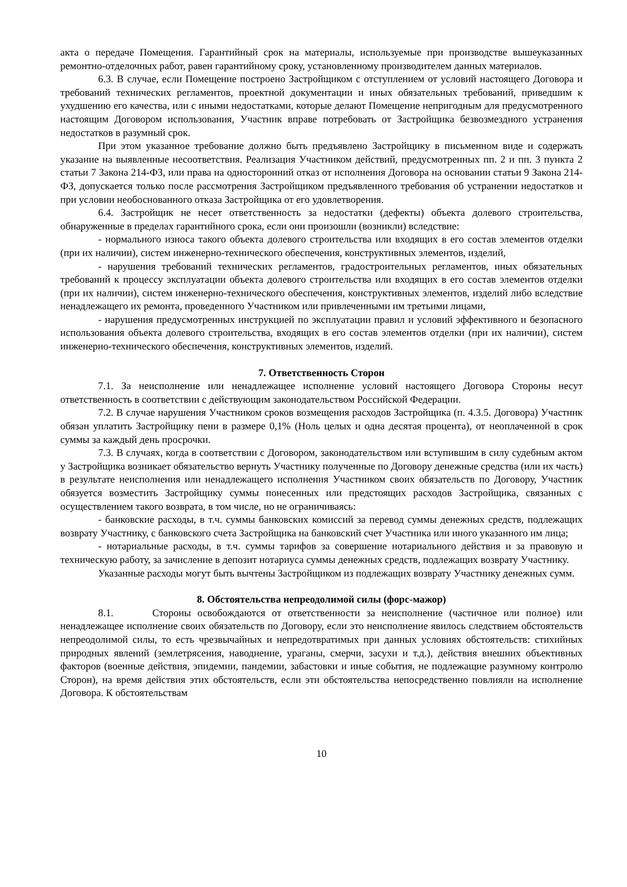акта о передаче Помещения. Гарантийный срок на материалы, используемые при производстве вышеуказанных ремонтно-отделочных работ, равен гарантийному сроку, установленному производителем данных материалов.
6.3. В случае, если Помещение построено Застройщиком с отступлением от условий настоящего Договора и требований технических регламентов, проектной документации и иных обязательных требований, приведшим к ухудшению его качества, или с иными недостатками, которые делают Помещение непригодным для предусмотренного настоящим Договором использования, Участник вправе потребовать от Застройщика безвозмездного устранения недостатков в разумный срок.
При этом указанное требование должно быть предъявлено Застройщику в письменном виде и содержать указание на выявленные несоответствия. Реализация Участником действий, предусмотренных пп. 2 и пп. 3 пункта 2 статьи 7 Закона 214-ФЗ, или права на односторонний отказ от исполнения Договора на основании статьи 9 Закона 214-ФЗ, допускается только после рассмотрения Застройщиком предъявленного требования об устранении недостатков и при условии необоснованного отказа Застройщика от его удовлетворения.
6.4. Застройщик не несет ответственность за недостатки (дефекты) объекта долевого строительства, обнаруженные в пределах гарантийного срока, если они произошли (возникли) вследствие:
- нормального износа такого объекта долевого строительства или входящих в его состав элементов отделки (при их наличии), систем инженерно-технического обеспечения, конструктивных элементов, изделий,
- нарушения требований технических регламентов, градостроительных регламентов, иных обязательных требований к процессу эксплуатации объекта долевого строительства или входящих в его состав элементов отделки (при их наличии), систем инженерно-технического обеспечения, конструктивных элементов, изделий либо вследствие ненадлежащего их ремонта, проведенного Участником или привлеченными им третьими лицами,
- нарушения предусмотренных инструкцией по эксплуатации правил и условий эффективного и безопасного использования объекта долевого строительства, входящих в его состав элементов отделки (при их наличии), систем инженерно-технического обеспечения, конструктивных элементов, изделий.
7. Ответственность Сторон
7.1. За неисполнение или ненадлежащее исполнение условий настоящего Договора Стороны несут ответственность в соответствии с действующим законодательством Российской Федерации.
7.2. В случае нарушения Участником сроков возмещения расходов Застройщика (п. 4.3.5. Договора) Участник обязан уплатить Застройщику пени в размере 0,1% (Ноль целых и одна десятая процента), от неоплаченной в срок суммы за каждый день просрочки.
7.3. В случаях, когда в соответствии с Договором, законодательством или вступившим в силу судебным актом у Застройщика возникает обязательство вернуть Участнику полученные по Договору денежные средства (или их часть) в результате неисполнения или ненадлежащего исполнения Участником своих обязательств по Договору, Участник обязуется возместить Застройщику суммы понесенных или предстоящих расходов Застройщика, связанных с осуществлением такого возврата, в том числе, но не ограничиваясь:
- банковские расходы, в т.ч. суммы банковских комиссий за перевод суммы денежных средств, подлежащих возврату Участнику, с банковского счета Застройщика на банковский счет Участника или иного указанного им лица;
- нотариальные расходы, в т.ч. суммы тарифов за совершение нотариального действия и за правовую и техническую работу, за зачисление в депозит нотариуса суммы денежных средств, подлежащих возврату Участнику.
Указанные расходы могут быть вычтены Застройщиком из подлежащих возврату Участнику денежных сумм.
8. Обстоятельства непреодолимой силы (форс-мажор)
8.1. Стороны освобождаются от ответственности за неисполнение (частичное или полное) или ненадлежащее исполнение своих обязательств по Договору, если это неисполнение явилось следствием обстоятельств непреодолимой силы, то есть чрезвычайных и непредотвратимых при данных условиях обстоятельств: стихийных природных явлений (землетрясения, наводнение, ураганы, смерчи, засухи и т.д.), действия внешних объективных факторов (военные действия, эпидемии, пандемии, забастовки и иные события, не подлежащие разумному контролю Сторон), на время действия этих обстоятельств, если эти обстоятельства непосредственно повлияли на исполнение Договора. К обстоятельствам
10